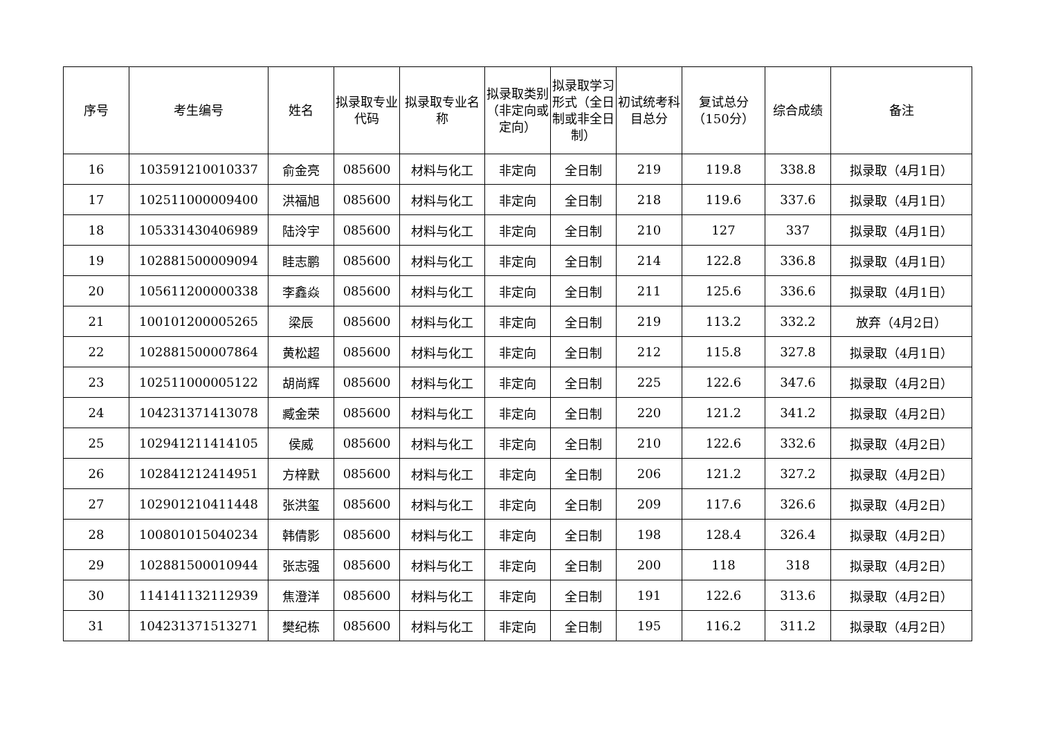| 序号 | 考生编号 | 姓名 | 拟录取专业代码 | 拟录取专业名称 | 拟录取类别（非定向或定向） | 拟录取学习形式（全日制或非全日制） | 初试统考科目总分 | 复试总分（150分） | 综合成绩 | 备注 |
| --- | --- | --- | --- | --- | --- | --- | --- | --- | --- | --- |
| 16 | 103591210010337 | 俞金亮 | 085600 | 材料与化工 | 非定向 | 全日制 | 219 | 119.8 | 338.8 | 拟录取（4月1日） |
| 17 | 102511000009400 | 洪福旭 | 085600 | 材料与化工 | 非定向 | 全日制 | 218 | 119.6 | 337.6 | 拟录取（4月1日） |
| 18 | 105331430406989 | 陆泠宇 | 085600 | 材料与化工 | 非定向 | 全日制 | 210 | 127 | 337 | 拟录取（4月1日） |
| 19 | 102881500009094 | 眭志鹏 | 085600 | 材料与化工 | 非定向 | 全日制 | 214 | 122.8 | 336.8 | 拟录取（4月1日） |
| 20 | 105611200000338 | 李鑫焱 | 085600 | 材料与化工 | 非定向 | 全日制 | 211 | 125.6 | 336.6 | 拟录取（4月1日） |
| 21 | 100101200005265 | 梁辰 | 085600 | 材料与化工 | 非定向 | 全日制 | 219 | 113.2 | 332.2 | 放弃（4月2日） |
| 22 | 102881500007864 | 黄松超 | 085600 | 材料与化工 | 非定向 | 全日制 | 212 | 115.8 | 327.8 | 拟录取（4月1日） |
| 23 | 102511000005122 | 胡尚辉 | 085600 | 材料与化工 | 非定向 | 全日制 | 225 | 122.6 | 347.6 | 拟录取（4月2日） |
| 24 | 104231371413078 | 臧金荣 | 085600 | 材料与化工 | 非定向 | 全日制 | 220 | 121.2 | 341.2 | 拟录取（4月2日） |
| 25 | 102941211414105 | 侯威 | 085600 | 材料与化工 | 非定向 | 全日制 | 210 | 122.6 | 332.6 | 拟录取（4月2日） |
| 26 | 102841212414951 | 方梓默 | 085600 | 材料与化工 | 非定向 | 全日制 | 206 | 121.2 | 327.2 | 拟录取（4月2日） |
| 27 | 102901210411448 | 张洪玺 | 085600 | 材料与化工 | 非定向 | 全日制 | 209 | 117.6 | 326.6 | 拟录取（4月2日） |
| 28 | 100801015040234 | 韩倩影 | 085600 | 材料与化工 | 非定向 | 全日制 | 198 | 128.4 | 326.4 | 拟录取（4月2日） |
| 29 | 102881500010944 | 张志强 | 085600 | 材料与化工 | 非定向 | 全日制 | 200 | 118 | 318 | 拟录取（4月2日） |
| 30 | 114141132112939 | 焦澄洋 | 085600 | 材料与化工 | 非定向 | 全日制 | 191 | 122.6 | 313.6 | 拟录取（4月2日） |
| 31 | 104231371513271 | 樊纪栋 | 085600 | 材料与化工 | 非定向 | 全日制 | 195 | 116.2 | 311.2 | 拟录取（4月2日） |